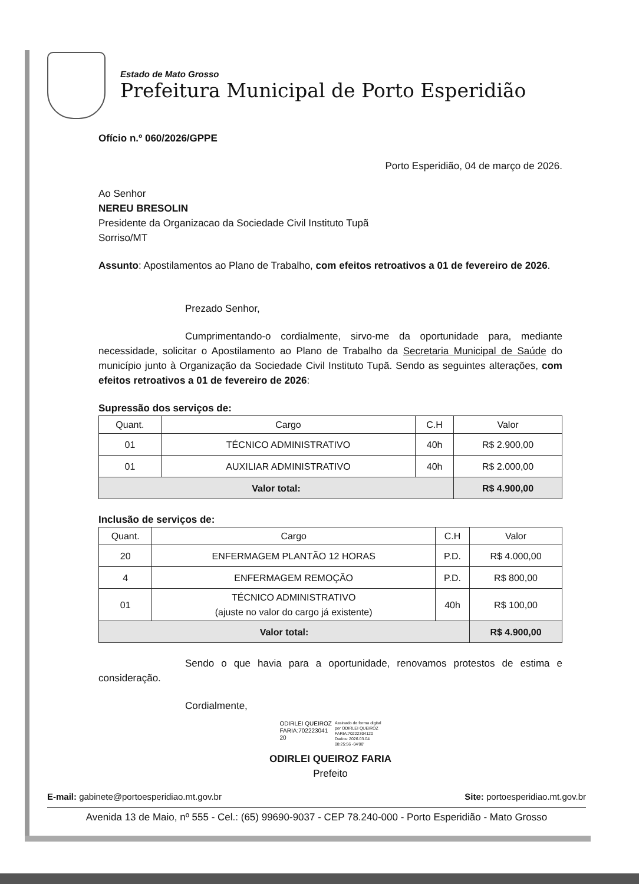Estado de Mato Grosso
Prefeitura Municipal de Porto Esperidião
Ofício n.º 060/2026/GPPE
Porto Esperidião, 04 de março de 2026.
Ao Senhor
NEREU BRESOLIN
Presidente da Organizacao da Sociedade Civil Instituto Tupã
Sorriso/MT
Assunto: Apostilamentos ao Plano de Trabalho, com efeitos retroativos a 01 de fevereiro de 2026.
Prezado Senhor,
Cumprimentando-o cordialmente, sirvo-me da oportunidade para, mediante necessidade, solicitar o Apostilamento ao Plano de Trabalho da Secretaria Municipal de Saúde do município junto à Organização da Sociedade Civil Instituto Tupã. Sendo as seguintes alterações, com efeitos retroativos a 01 de fevereiro de 2026:
Supressão dos serviços de:
| Quant. | Cargo | C.H | Valor |
| --- | --- | --- | --- |
| 01 | TÉCNICO ADMINISTRATIVO | 40h | R$ 2.900,00 |
| 01 | AUXILIAR ADMINISTRATIVO | 40h | R$ 2.000,00 |
| Valor total: | | | R$ 4.900,00 |
Inclusão de serviços de:
| Quant. | Cargo | C.H | Valor |
| --- | --- | --- | --- |
| 20 | ENFERMAGEM PLANTÃO 12 HORAS | P.D. | R$ 4.000,00 |
| 4 | ENFERMAGEM REMOÇÃO | P.D. | R$ 800,00 |
| 01 | TÉCNICO ADMINISTRATIVO (ajuste no valor do cargo já existente) | 40h | R$ 100,00 |
| Valor total: | | | R$ 4.900,00 |
Sendo o que havia para a oportunidade, renovamos protestos de estima e consideração.
Cordialmente,
ODIRLEI QUEIROZ
FARIA:702223041
20
Assinado de forma digital
por ODIRLEI QUEIROZ
FARIA:70222304120
Dados: 2026.03.04
08:25:56 -04'00'
ODIRLEI QUEIROZ FARIA
Prefeito
E-mail: gabinete@portoesperidiao.mt.gov.br Site: portoesperidiao.mt.gov.br
Avenida 13 de Maio, nº 555 - Cel.: (65) 99690-9037 - CEP 78.240-000 - Porto Esperidião - Mato Grosso